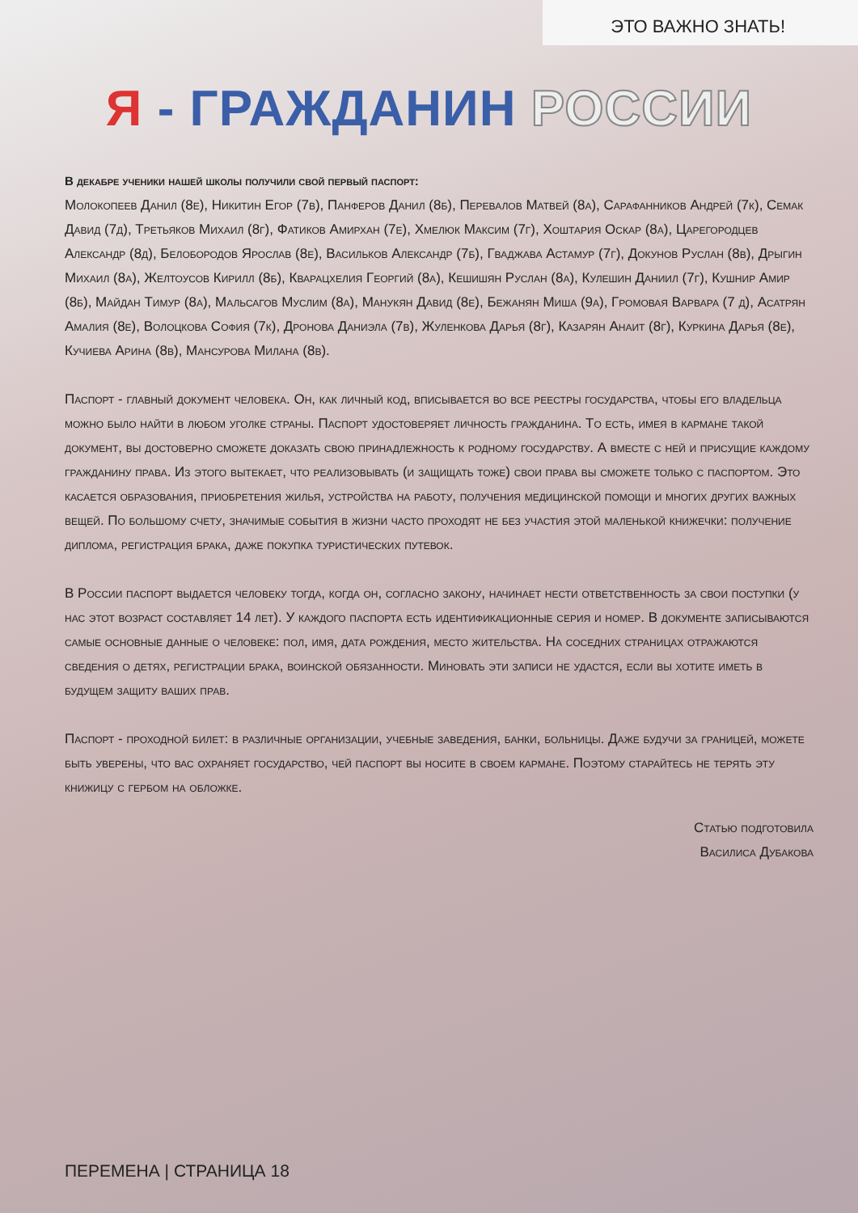ЭТО ВАЖНО ЗНАТЬ!
Я - ГРАЖДАНИН РОССИИ
В декабре ученики нашей школы получили свой первый паспорт:
Молокопеев Данил (8е), Никитин Егор (7в), Панферов Данил (8б), Перевалов Матвей (8а), Сарафанников Андрей (7к), Семак Давид (7д), Третьяков Михаил (8г), Фатиков Амирхан (7е), Хмелюк Максим (7г), Хоштария Оскар (8а), Царегородцев Александр (8д), Белобородов Ярослав (8е), Васильков Александр (7б), Гваджава Астамур (7г), Докунов Руслан (8в), Дрыгин Михаил (8а), Желтоусов Кирилл (8б), Кварацхелия Георгий (8а), Кешишян Руслан (8а), Кулешин Даниил (7г), Кушнир Амир (8б), Майдан Тимур (8а), Мальсагов Муслим (8а), Манукян Давид (8е), Бежанян Миша (9а), Громовая Варвара (7 д), Асатрян Амалия (8е), Волоцкова София (7к), Дронова Даниэла (7в), Жуленкова Дарья (8г), Казарян Анаит (8г), Куркина Дарья (8е), Кучиева Арина (8в), Мансурова Милана (8в).
Паспорт - главный документ человека. Он, как личный код, вписывается во все реестры государства, чтобы его владельца можно было найти в любом уголке страны. Паспорт удостоверяет личность гражданина. То есть, имея в кармане такой документ, вы достоверно сможете доказать свою принадлежность к родному государству. А вместе с ней и присущие каждому гражданину права. Из этого вытекает, что реализовывать (и защищать тоже) свои права вы сможете только с паспортом. Это касается образования, приобретения жилья, устройства на работу, получения медицинской помощи и многих других важных вещей. По большому счету, значимые события в жизни часто проходят не без участия этой маленькой книжечки: получение диплома, регистрация брака, даже покупка туристических путевок.
В России паспорт выдается человеку тогда, когда он, согласно закону, начинает нести ответственность за свои поступки (у нас этот возраст составляет 14 лет). У каждого паспорта есть идентификационные серия и номер. В документе записываются самые основные данные о человеке: пол, имя, дата рождения, место жительства. На соседних страницах отражаются сведения о детях, регистрации брака, воинской обязанности. Миновать эти записи не удастся, если вы хотите иметь в будущем защиту ваших прав.
Паспорт - проходной билет: в различные организации, учебные заведения, банки, больницы. Даже будучи за границей, можете быть уверены, что вас охраняет государство, чей паспорт вы носите в своем кармане. Поэтому старайтесь не терять эту книжицу с гербом на обложке.
Статью подготовила
Василиса Дубакова
ПЕРЕМЕНА | СТРАНИЦА 18